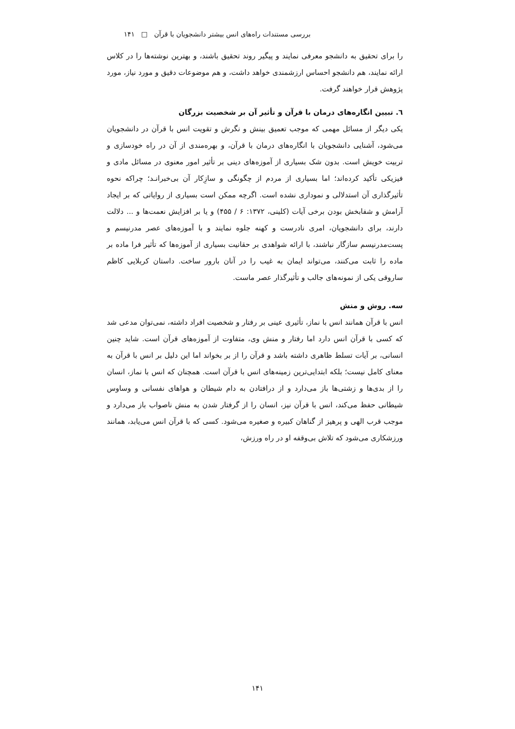بررسی مستندات راه‌های انس بیشتر دانشجویان با قرآن □ ۱۴۱
را برای تحقیق به دانشجو معرفی نمایند و پیگیر روند تحقیق باشند، و بهترین نوشته‌ها را در کلاس ارائه نمایند، هم دانشجو احساس ارزشمندی خواهد داشت، و هم موضوعات دقیق و مورد نیاز، مورد پژوهش قرار خواهند گرفت.
٦. تبیین انگاره‌های درمان با قرآن و تأثیر آن بر شخصیت بزرگان
یکی دیگر از مسائل مهمی که موجب تعمیق بینش و نگرش و تقویت انس با قرآن در دانشجویان می‌شود، آشنایی دانشجویان با انگاره‌های درمان با قرآن، و بهره‌مندی از آن در راه خودسازی و تربیت خویش است. بدون شک بسیاری از آموزه‌های دینی بر تأثیر امور معنوی در مسائل مادی و فیزیکی تأکید کرده‌اند؛ اما بسیاری از مردم از چگونگی و سازِکار آن بی‌خبرانـد؛ چراکه نحوه تأثیرگذاری آن استدلالی و نموداری نشده است. اگرچه ممکن است بسیاری از روایاتی که بر ایجاد آرامش و شفابخش بودن برخی آیات (کلینی، ۱۳۷۲: ۶ / ۴۵۵) و یا بر افزایش نعمت‌ها و ... دلالت دارند، برای دانشجویان، امری نادرست و کهنه جلوه نمایند و با آموزه‌های عصر مدرنیسم و پست‌مدرنیسم سازگار نباشند، با ارائه شواهدی بر حقانیت بسیاری از آموزه‌ها که تأثیر فرا ماده بر ماده را ثابت می‌کنند، می‌تواند ایمان به غیب را در آنان بارور ساخت. داستان کربلایی کاظم ساروقی یکی از نمونه‌های جالب و تأثیرگذار عصر ماست.
سه. روش و منش
انس با قرآن همانند انس با نماز، تأثیری عینی بر رفتار و شخصیت افراد داشته، نمی‌توان مدعی شد که کسی با قرآن انس دارد اما رفتار و منش وی، متفاوت از آموزه‌های قرآن است. شاید چنین انسانی، بر آیات تسلط ظاهری داشته باشد و قرآن را از بر بخواند اما این دلیل بر انس با قرآن به معنای کامل نیست؛ بلکه ابتدایی‌ترین زمینه‌های انس با قرآن است. همچنان که انس با نماز، انسان را از بدی‌ها و زشتی‌ها باز می‌دارد و از درافتادن به دام شیطان و هواهای نفسانی و وساوس شیطانی حفظ می‌کند، انس با قرآن نیز، انسان را از گرفتار شدن به منش ناصواب باز می‌دارد و موجب قرب الهی و پرهیز از گناهان کبیره و صغیره می‌شود. کسی که با قرآن انس می‌یابد، همانند ورزشکاری می‌شود که تلاش بی‌وقفه او در راه ورزش،
۱۴۱